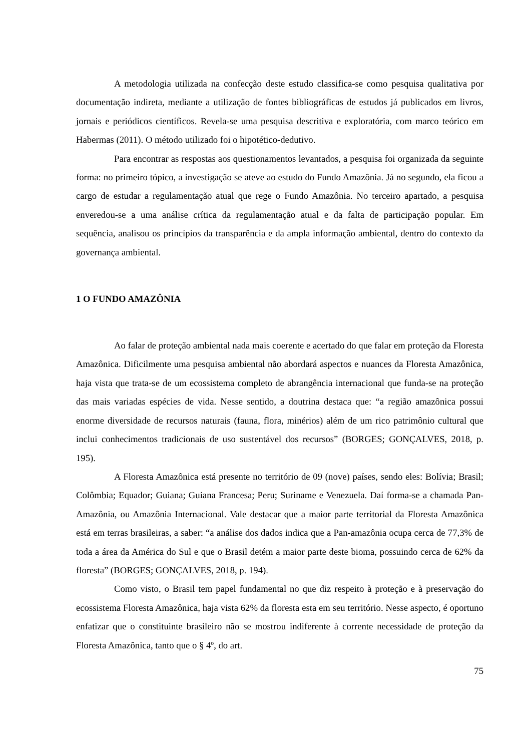A metodologia utilizada na confecção deste estudo classifica-se como pesquisa qualitativa por documentação indireta, mediante a utilização de fontes bibliográficas de estudos já publicados em livros, jornais e periódicos científicos. Revela-se uma pesquisa descritiva e exploratória, com marco teórico em Habermas (2011). O método utilizado foi o hipotético-dedutivo.
Para encontrar as respostas aos questionamentos levantados, a pesquisa foi organizada da seguinte forma: no primeiro tópico, a investigação se ateve ao estudo do Fundo Amazônia. Já no segundo, ela ficou a cargo de estudar a regulamentação atual que rege o Fundo Amazônia. No terceiro apartado, a pesquisa enveredou-se a uma análise crítica da regulamentação atual e da falta de participação popular. Em sequência, analisou os princípios da transparência e da ampla informação ambiental, dentro do contexto da governança ambiental.
1 O FUNDO AMAZÔNIA
Ao falar de proteção ambiental nada mais coerente e acertado do que falar em proteção da Floresta Amazônica. Dificilmente uma pesquisa ambiental não abordará aspectos e nuances da Floresta Amazônica, haja vista que trata-se de um ecossistema completo de abrangência internacional que funda-se na proteção das mais variadas espécies de vida. Nesse sentido, a doutrina destaca que: “a região amazônica possui enorme diversidade de recursos naturais (fauna, flora, minérios) além de um rico patrimônio cultural que inclui conhecimentos tradicionais de uso sustentável dos recursos” (BORGES; GONÇALVES, 2018, p. 195).
A Floresta Amazônica está presente no território de 09 (nove) países, sendo eles: Bolívia; Brasil; Colômbia; Equador; Guiana; Guiana Francesa; Peru; Suriname e Venezuela. Daí forma-se a chamada Pan-Amazônia, ou Amazônia Internacional. Vale destacar que a maior parte territorial da Floresta Amazônica está em terras brasileiras, a saber: “a análise dos dados indica que a Pan-amazônia ocupa cerca de 77,3% de toda a área da América do Sul e que o Brasil detém a maior parte deste bioma, possuindo cerca de 62% da floresta” (BORGES; GONÇALVES, 2018, p. 194).
Como visto, o Brasil tem papel fundamental no que diz respeito à proteção e à preservação do ecossistema Floresta Amazônica, haja vista 62% da floresta esta em seu território. Nesse aspecto, é oportuno enfatizar que o constituinte brasileiro não se mostrou indiferente à corrente necessidade de proteção da Floresta Amazônica, tanto que o § 4º, do art.
75